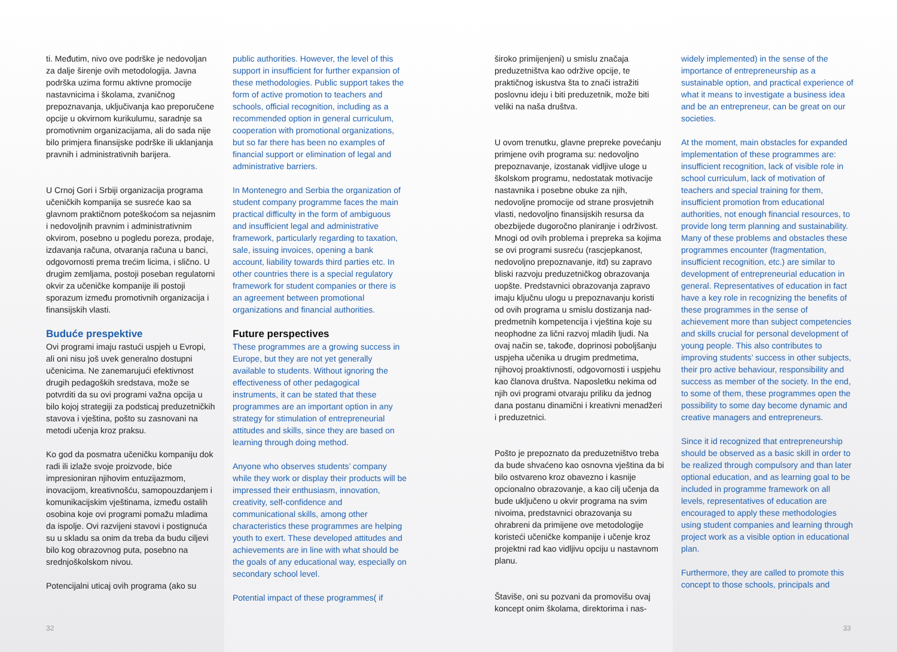ti. Međutim, nivo ove podrške je nedovoljan za dalje širenje ovih metodologija. Javna podrška uzima formu aktivne promocije nastavnicima i školama, zvaničnog prepoznavanja, uključivanja kao preporučene opcije u okvirnom kurikulumu, saradnje sa promotivnim organizacijama, ali do sada nije bilo primjera finansijske podrške ili uklanjanja pravnih i administrativnih barijera.
U Crnoj Gori i Srbiji organizacija programa učeničkih kompanija se susreće kao sa glavnom praktičnom poteškoćom sa nejasnim i nedovoljnih pravnim i administrativnim okvirom, posebno u pogledu poreza, prodaje, izdavanja računa, otvaranja računa u banci, odgovornosti prema trećim licima, i slično. U drugim zemljama, postoji poseban regulatorni okvir za učeničke kompanije ili postoji sporazum između promotivnih organizacija i finansijskih vlasti.
Buduće prespektive
Ovi programi imaju rastući uspjeh u Evropi, ali oni nisu još uvek generalno dostupni učenicima. Ne zanemarujući efektivnost drugih pedagoških sredstava, može se potvrditi da su ovi programi važna opcija u bilo kojoj strategiji za podsticaj preduzetničkih stavova i vještina, pošto su zasnovani na metodi učenja kroz praksu.
Ko god da posmatra učeničku kompaniju dok radi ili izlaže svoje proizvode, biće impresioniran njihovim entuzijazmom, inovacijom, kreativnošću, samopouzdanjem i komunikacijskim vještinama, između ostalih osobina koje ovi programi pomažu mladima da ispolje. Ovi razvijeni stavovi i postignuća su u skladu sa onim da treba da budu ciljevi bilo kog obrazovnog puta, posebno na srednjoškolskom nivou.
Potencijalni uticaj ovih programa (ako su
public authorities. However, the level of this support in insufficient for further expansion of these methodologies. Public support takes the form of active promotion to teachers and schools, official recognition, including as a recommended option in general curriculum, cooperation with promotional organizations, but so far there has been no examples of financial support or elimination of legal and administrative barriers.
In Montenegro and Serbia the organization of student company programme faces the main practical difficulty in the form of ambiguous and insufficient legal and administrative framework, particularly regarding to taxation, sale, issuing invoices, opening a bank account, liability towards third parties etc. In other countries there is a special regulatory framework for student companies or there is an agreement between promotional organizations and financial authorities.
Future perspectives
These programmes are a growing success in Europe, but they are not yet generally available to students. Without ignoring the effectiveness of other pedagogical instruments, it can be stated that these programmes are an important option in any strategy for stimulation of entrepreneurial attitudes and skills, since they are based on learning through doing method.
Anyone who observes students’ company while they work or display their products will be impressed their enthusiasm, innovation, creativity, self-confidence and communicational skills, among other characteristics these programmes are helping youth to exert. These developed attitudes and achievements are in line with what should be the goals of any educational way, especially on secondary school level.
Potential impact of these programmes( if
32
široko primijenjeni) u smislu značaja preduzetništva kao održive opcije, te praktičnog iskustva šta to znači istražiti poslovnu ideju i biti preduzetnik, može biti veliki na naša društva.
U ovom trenutku, glavne prepreke povećanju primjene ovih programa su: nedovoljno prepoznavanje, izostanak vidljive uloge u školskom programu, nedostatak motivacije nastavnika i posebne obuke za njih, nedovoljne promocije od strane prosvjetnih vlasti, nedovoljno finansijskih resursa da obezbijede dugoročno planiranje i održivost. Mnogi od ovih problema i prepreka sa kojima se ovi programi susreću (rascjepkanost, nedovoljno prepoznavanje, itd) su zapravo bliski razvoju preduzetničkog obrazovanja uopšte. Predstavnici obrazovanja zapravo imaju ključnu ulogu u prepoznavanju koristi od ovih programa u smislu dostizanja nad-predmetnih kompetencija i vještina koje su neophodne za lični razvoj mladih ljudi. Na ovaj način se, takođe, doprinosi poboljšanju uspjeha učenika u drugim predmetima, njihovoj proaktivnosti, odgovornosti i uspjehu kao članova društva. Naposletku nekima od njih ovi programi otvaraju priliku da jednog dana postanu dinamični i kreativni menadžeri i preduzetnici.
Pošto je prepoznato da preduzetništvo treba da bude shvaćeno kao osnovna vještina da bi bilo ostvareno kroz obavezno i kasnije opcionalno obrazovanje, a kao cilj učenja da bude uključeno u okvir programa na svim nivoima, predstavnici obrazovanja su ohrabreni da primijene ove metodologije koristeći učeničke kompanije i učenje kroz projektni rad kao vidljivu opciju u nastavnom planu.
Štaviše, oni su pozvani da promovišu ovaj koncept onim školama, direktorima i nas-
widely implemented) in the sense of the importance of entrepreneurship as a sustainable option, and practical experience of what it means to investigate a business idea and be an entrepreneur, can be great on our societies.
At the moment, main obstacles for expanded implementation of these programmes are: insufficient recognition, lack of visible role in school curriculum, lack of motivation of teachers and special training for them, insufficient promotion from educational authorities, not enough financial resources, to provide long term planning and sustainability. Many of these problems and obstacles these programmes encounter (fragmentation, insufficient recognition, etc.) are similar to development of entrepreneurial education in general. Representatives of education in fact have a key role in recognizing the benefits of these programmes in the sense of achievement more than subject competencies and skills crucial for personal development of young people. This also contributes to improving students’ success in other subjects, their pro active behaviour, responsibility and success as member of the society. In the end, to some of them, these programmes open the possibility to some day become dynamic and creative managers and entrepreneurs.
Since it id recognized that entrepreneurship should be observed as a basic skill in order to be realized through compulsory and than later optional education, and as learning goal to be included in programme framework on all levels, representatives of education are encouraged to apply these methodologies using student companies and learning through project work as a visible option in educational plan.
Furthermore, they are called to promote this concept to those schools, principals and
33